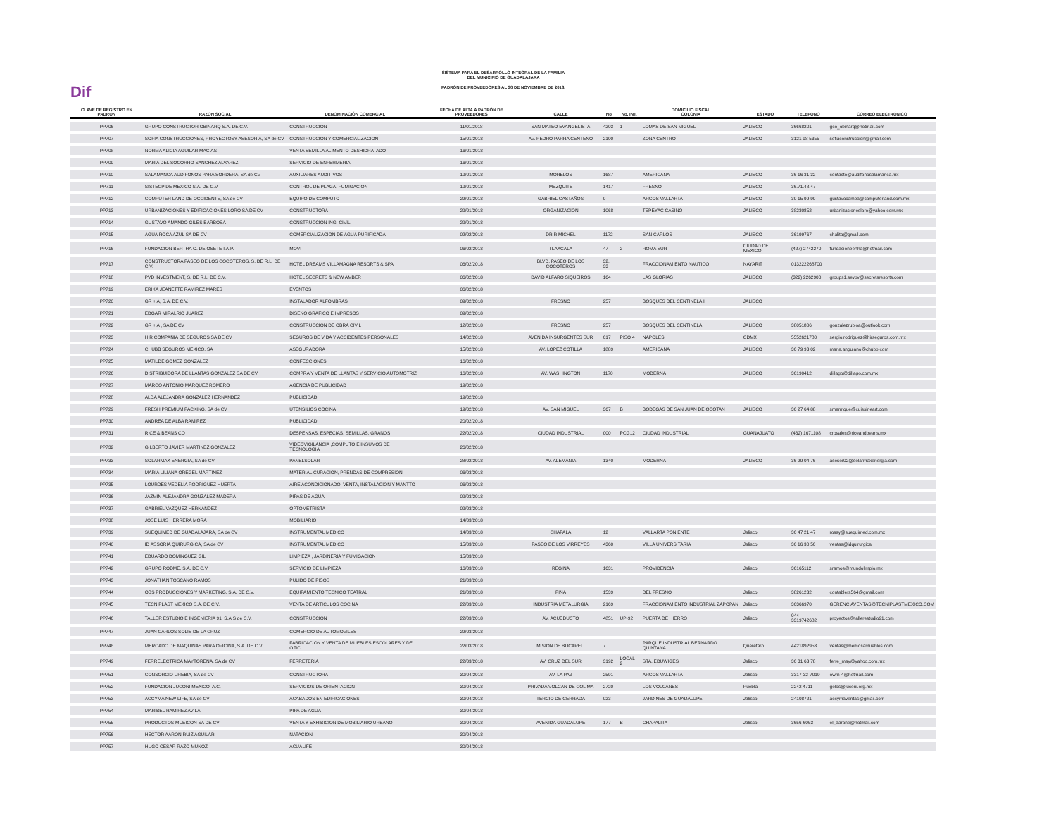SISTEMA PARA EL DESARROLLO INTEGRAL DE LA FAMILIA
DEL MUNICIPIO DE GUADALAJARA
PADRÓN DE PROVEEDORES AL 30 DE NOVIEMBRE DE 2018.
Dif
| CLAVE DE REGISTRO EN PADRÓN | RAZON SOCIAL | DENOMINACIÓN COMERCIAL | FECHA DE ALTA A PADRÓN DE PROVEEDORES | CALLE | No. | No. INT. | DOMICILIO FISCAL COLONIA | ESTADO | TELEFONO | CORREO ELECTRÓNICO |
| --- | --- | --- | --- | --- | --- | --- | --- | --- | --- | --- |
| PP706 | GRUPO CONSTRUCTOR OBINARQ S.A. DE C.V. | CONSTRUCCION | 11/01/2018 | SAN MATEO EVANGELISTA | 4203 | 1 | LOMAS DE SAN MIGUEL | JALISCO | 36668201 | gco_obinarq@hotmail.com |
| PP707 | SOFIA CONSTRUCCIONES, PROYECTOSY ASESORIA, SA de CV | CONSTRUCCION Y COMERCIALIZACION | 15/01/2018 | AV. PEDRO PARRA CENTENO | 2100 | | ZONA CENTRO | JALISCO | 3121 98 5355 | sofiaconstruccion@gmail.com |
| PP708 | NORMA ALICIA AGUILAR MACIAS | VENTA SEMILLA ALIMENTO DESHIDRATADO | 16/01/2018 | | | | | | | |
| PP709 | MARIA DEL SOCORRO SANCHEZ ALVAREZ | SERVICIO DE ENFERMERIA | 16/01/2018 | | | | | | | |
| PP710 | SALAMANCA AUDIFONOS PARA SORDERA, SA de CV | AUXILIARES AUDITIVOS | 19/01/2018 | MORELOS | 1687 | | AMERICANA | JALISCO | 36 16 31 32 | contacto@audifonosalamanca.mx |
| PP711 | SISTECP DE MEXICO S.A. DE C.V. | CONTROL DE PLAGA, FUMIGACION | 19/01/2018 | MEZQUITE | 1417 | | FRESNO | JALISCO | 36.71.48.47 | |
| PP712 | COMPUTER LAND DE OCCIDENTE, SA de CV | EQUIPO DE COMPUTO | 22/01/2018 | GABRIEL CASTAÑOS | 9 | | ARCOS VALLARTA | JALISCO | 39 15 99 99 | gustavocampa@computerland.com.mx |
| PP713 | URBANIZACIONES Y EDIFICACIONES LORO SA DE CV | CONSTRUCTORA | 29/01/2018 | ORGANIZACION | 1068 | | TEPEYAC CASINO | JALISCO | 38230852 | urbanizacionesloro@yahoo.com.mx |
| PP714 | GUSTAVO AMANDO GILES BARBOSA | CONSTRUCCION ING. CIVIL | 29/01/2018 | | | | | | | |
| PP715 | AGUA ROCA AZUL SA DE CV | COMERCIALIZACION DE AGUA PURIFICADA | 02/02/2018 | DR.R MICHEL | 1172 | | SAN CARLOS | JALISCO | 36199767 | chalita@gmail.com |
| PP716 | FUNDACION BERTHA O. DE OSETE I.A.P. | MOVI | 06/02/2018 | TLAXCALA | 47 | 2 | ROMA SUR | CIUDAD DE MEXICO | (427) 2742270 | fundacionbertha@hotmail.com |
| PP717 | CONSTRUCTORA PASEO DE LOS COCOTEROS, S. DE R.L. DE C.V. | HOTEL DREAMS VILLAMAGNA RESORTS & SPA | 06/02/2018 | BLVD. PASEO DE LOS COCOTEROS | 32, 33 | | FRACCIONAMIENTO NAUTICO | NAYARIT | 013222268700 | |
| PP718 | PVD INVESTMENT, S. DE R.L. DE C.V. | HOTEL SECRETS & NEW AMBER | 06/02/2018 | DAVID ALFARO SIQUEIROS | 164 | | LAS GLORIAS | JALISCO | (322) 2262900 | groups1.sevpv@secretsresorts.com |
| PP719 | ERIKA JEANETTE RAMIREZ MARES | EVENTOS | 06/02/2018 | | | | | | | |
| PP720 | GR + A, S.A. DE C.V. | INSTALADOR ALFOMBRAS | 09/02/2018 | FRESNO | 257 | | BOSQUES DEL CENTINELA II | JALISCO | | |
| PP721 | EDGAR MIRALRIO JUAREZ | DISEÑO GRAFICO E IMPRESOS | 09/02/2018 | | | | | | | |
| PP722 | GR + A , SA DE CV | CONSTRUCCION DE OBRA CIVIL | 12/02/2018 | FRESNO | 257 | | BOSQUES DEL CENTINELA | JALISCO | 38051806 | gonzalezrubioa@outlook.com |
| PP723 | HIR COMPAÑIA DE SEGUROS SA DE CV | SEGUROS DE VIDA Y ACCIDENTES PERSONALES | 14/02/2018 | AVENIDA INSURGENTES SUR | 617 | PISO 4 | NAPOLES | CDMX | 5552621780 | sergio.rodriguez@hirseguros.com.mx |
| PP724 | CHUBB SEGUROS MEXICO, SA | ASEGURADORA | 15/02/2018 | AV. LOPEZ COTILLA | 1889 | | AMERICANA | JALISCO | 36 79 93 02 | maria.anguiano@chubb.com |
| PP725 | MATILDE GOMEZ GONZALEZ | CONFECCIONES | 16/02/2018 | | | | | | | |
| PP726 | DISTRIBUIDORA DE LLANTAS GONZALEZ SA DE CV | COMPRA Y VENTA DE LLANTAS Y SERVICIO AUTOMOTRIZ | 16/02/2018 | AV. WASHINGTON | 1170 | | MODERNA | JALISCO | 36190412 | dillago@dillago.com.mx |
| PP727 | MARCO ANTONIO MARQUEZ ROMERO | AGENCIA DE PUBLICIDAD | 19/02/2018 | | | | | | | |
| PP728 | ALDA ALEJANDRA GONZALEZ HERNANDEZ | PUBLICIDAD | 19/02/2018 | | | | | | | |
| PP729 | FRESH PREMIUM PACKING, SA de CV | UTENSILIOS COCINA | 19/02/2018 | AV. SAN MIGUEL | 367 | B | BODEGAS DE SAN JUAN DE OCOTAN | JALISCO | 36 27 64 88 | smanrique@cuissineart.com |
| PP730 | ANDREA DE ALBA RAMIREZ | PUBLICIDAD | 20/02/2018 | | | | | | | |
| PP731 | RICE & BEANS CO | DESPENSAS, ESPECIAS, SEMILLAS, GRANOS, | 22/02/2018 | CIUDAD INDUSTRIAL | 000 | PCG12 | CIUDAD INDUSTRIAL | GUANAJUATO | (462) 1671108 | crosales@riceandbeans.mx |
| PP732 | GILBERTO JAVIER MARTINEZ GONZALEZ | VIDEOVIGILANCIA ,COMPUTO E INSUMOS DE TECNOLOGIA | 26/02/2018 | | | | | | | |
| PP733 | SOLARMAX ENERGIA, SA de CV | PANELSOLAR | 28/02/2018 | AV. ALEMANIA | 1340 | | MODERNA | JALISCO | 36 29 04 76 | asesor02@solarmaxenergia.com |
| PP734 | MARIA LILIANA OREGEL MARTINEZ | MATERIAL CURACION, PRENDAS DE COMPRESION | 06/03/2018 | | | | | | | |
| PP735 | LOURDES VEDELIA RODRIGUEZ HUERTA | AIRE ACONDICIONADO, VENTA, INSTALACION Y MANTTO | 06/03/2018 | | | | | | | |
| PP736 | JAZMIN ALEJANDRA GONZALEZ MADERA | PIPAS DE AGUA | 09/03/2018 | | | | | | | |
| PP737 | GABRIEL VAZQUEZ HERNANDEZ | OPTOMETRISTA | 09/03/2018 | | | | | | | |
| PP738 | JOSE LUIS HERRERA MORA | MOBILIARIO | 14/03/2018 | | | | | | | |
| PP739 | SUEQUIMED DE GUADALAJARA, SA de CV | INSTRUMENTAL MEDICO | 14/03/2018 | CHAPALA | 12 | | VALLARTA PONIENTE | Jalisco | 36 47 21 47 | rossy@suequimed.com.mx |
| PP740 | ID ASSORIA QUIRURGICA, SA de CV | INSTRUMENTAL MEDICO | 15/03/2018 | PASEO DE LOS VIRREYES | 4360 | | VILLA UNIVERSITARIA | Jalisco | 36 16 30 56 | ventas@idquirurgica |
| PP741 | EDUARDO DOMINGUEZ GIL | LIMPIEZA , JARDINERIA Y FUMIGACION | 15/03/2018 | | | | | | | |
| PP742 | GRUPO RODME, S.A. DE C.V. | SERVICIO DE LIMPIEZA | 16/03/2018 | REGINA | 1631 | | PROVIDENCIA | Jalisco | 36165112 | sramos@mundolimpio.mx |
| PP743 | JONATHAN TOSCANO RAMOS | PULIDO DE PISOS | 21/03/2018 | | | | | | | |
| PP744 | OBS PRODUCCIONES Y MARKETING, S.A. DE C.V. | EQUIPAMIENTO TECNICO TEATRAL | 21/03/2018 | PIÑA | 1539 | | DEL FRESNO | Jalisco | 38261232 | contablers564@gmail.com |
| PP745 | TECNIPLAST MEXICO S.A. DE C.V. | VENTA DE ARTICULOS COCINA | 22/03/2018 | INDUSTRIA METALURGIA | 2169 | | FRACCIONAMIENTO INDUSTRIAL ZAPOPAN | Jalisco | 36366970 | GERENCIAVENTAS@TECNIPLASTMEXICO.COM |
| PP746 | TALLER ESTUDIO E INGENIERIA 91, S.A.S de C.V. | CONSTRUCCION | 22/03/2018 | AV. ACUEDUCTO | 4851 | UP-92 | PUERTA DE HIERRO | Jalisco | 044 3319742682 | proyectos@tallerestudio91.com |
| PP747 | JUAN CARLOS SOLIS DE LA CRUZ | COMERCIO DE AUTOMOVILES | 22/03/2018 | | | | | | | |
| PP748 | MERCADO DE MAQUINAS PARA OFICINA, S.A. DE C.V. | FABRICACION Y VENTA DE MUEBLES ESCOLARES Y DE OFIC | 22/03/2018 | MISION DE BUCARELI | 7 | | PARQUE INDUSTRIAL BERNARDO QUINTANA | Querétaro | 4421892953 | ventas@memosamuebles.com |
| PP749 | FERRELECTRICA MAYTORENA, SA de CV | FERRETERIA | 22/03/2018 | AV. CRUZ DEL SUR | 3192 | LOCAL 2 | STA. EDUWIGES | Jalisco | 36 31 63 78 | ferre_may@yahoo.com.mx |
| PP751 | CONSORCIO UREBIA, SA de CV | CONSTRUCTORA | 30/04/2018 | AV. LA PAZ | 2591 | | ARCOS VALLARTA | Jalisco | 3317-32-7019 | owrn-4@hotmail.com |
| PP752 | FUNDACION JUCONI MEXICO, A.C. | SERVICIOS DE ORIENTACION | 30/04/2018 | PRIVADA VOLCAN DE COLIMA | 2720 | | LOS VOLCANES | Puebla | 2242 4711 | gelos@juconi.org.mx |
| PP753 | ACCYMA NEW LIFE, SA de CV | ACABADOS EN EDIFICACIONES | 30/04/2018 | TERCIO DE CERRADA | 923 | | JARDINES DE GUADALUPE | Jalisco | 24108721 | accymaventas@gmail.com |
| PP754 | MARIBEL RAMIREZ AVILA | PIPA DE AGUA | 30/04/2018 | | | | | | | |
| PP755 | PRODUCTOS MUEICON SA DE CV | VENTA Y EXHIBICION DE MOBILIARIO URBANO | 30/04/2018 | AVENIDA GUADALUPE | 177 | B | CHAPALITA | Jalisco | 3656-6053 | el_aarone@hotmail.com |
| PP756 | HECTOR AARON RUIZ AGUILAR | NATACION | 30/04/2018 | | | | | | | |
| PP757 | HUGO CESAR RAZO MUÑOZ | ACUALIFE | 30/04/2018 | | | | | | | |